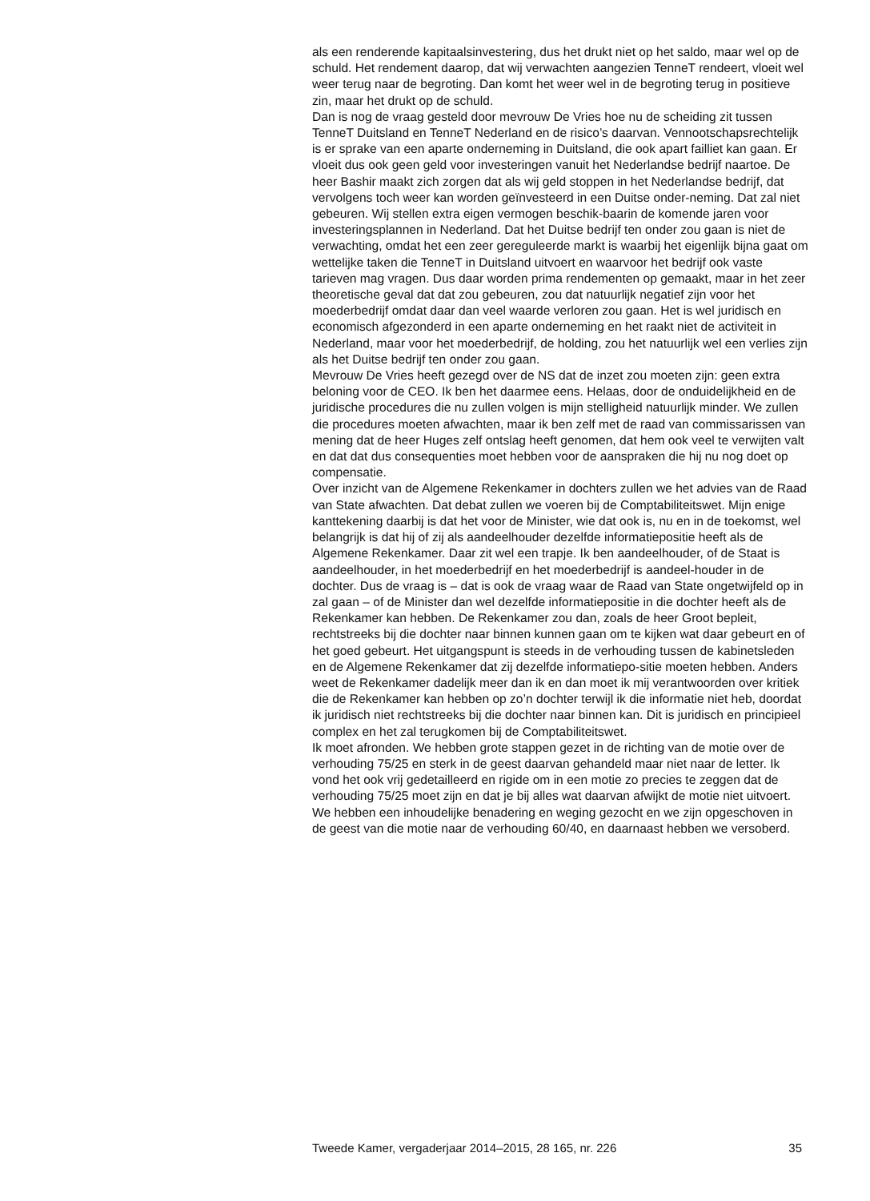als een renderende kapitaalsinvestering, dus het drukt niet op het saldo, maar wel op de schuld. Het rendement daarop, dat wij verwachten aangezien TenneT rendeert, vloeit wel weer terug naar de begroting. Dan komt het weer wel in de begroting terug in positieve zin, maar het drukt op de schuld.
Dan is nog de vraag gesteld door mevrouw De Vries hoe nu de scheiding zit tussen TenneT Duitsland en TenneT Nederland en de risico’s daarvan. Vennootschapsrechtelijk is er sprake van een aparte onderneming in Duitsland, die ook apart failliet kan gaan. Er vloeit dus ook geen geld voor investeringen vanuit het Nederlandse bedrijf naartoe. De heer Bashir maakt zich zorgen dat als wij geld stoppen in het Nederlandse bedrijf, dat vervolgens toch weer kan worden geïnvesteerd in een Duitse onder-neming. Dat zal niet gebeuren. Wij stellen extra eigen vermogen beschik-baarin de komende jaren voor investeringsplannen in Nederland. Dat het Duitse bedrijf ten onder zou gaan is niet de verwachting, omdat het een zeer gereguleerde markt is waarbij het eigenlijk bijna gaat om wettelijke taken die TenneT in Duitsland uitvoert en waarvoor het bedrijf ook vaste tarieven mag vragen. Dus daar worden prima rendementen op gemaakt, maar in het zeer theoretische geval dat dat zou gebeuren, zou dat natuurlijk negatief zijn voor het moederbedrijf omdat daar dan veel waarde verloren zou gaan. Het is wel juridisch en economisch afgezonderd in een aparte onderneming en het raakt niet de activiteit in Nederland, maar voor het moederbedrijf, de holding, zou het natuurlijk wel een verlies zijn als het Duitse bedrijf ten onder zou gaan.
Mevrouw De Vries heeft gezegd over de NS dat de inzet zou moeten zijn: geen extra beloning voor de CEO. Ik ben het daarmee eens. Helaas, door de onduidelijkheid en de juridische procedures die nu zullen volgen is mijn stelligheid natuurlijk minder. We zullen die procedures moeten afwachten, maar ik ben zelf met de raad van commissarissen van mening dat de heer Huges zelf ontslag heeft genomen, dat hem ook veel te verwijten valt en dat dat dus consequenties moet hebben voor de aanspraken die hij nu nog doet op compensatie.
Over inzicht van de Algemene Rekenkamer in dochters zullen we het advies van de Raad van State afwachten. Dat debat zullen we voeren bij de Comptabiliteitswet. Mijn enige kanttekening daarbij is dat het voor de Minister, wie dat ook is, nu en in de toekomst, wel belangrijk is dat hij of zij als aandeelhouder dezelfde informatiepositie heeft als de Algemene Rekenkamer. Daar zit wel een trapje. Ik ben aandeelhouder, of de Staat is aandeelhouder, in het moederbedrijf en het moederbedrijf is aandeel-houder in de dochter. Dus de vraag is – dat is ook de vraag waar de Raad van State ongetwijfeld op in zal gaan – of de Minister dan wel dezelfde informatiepositie in die dochter heeft als de Rekenkamer kan hebben. De Rekenkamer zou dan, zoals de heer Groot bepleit, rechtstreeks bij die dochter naar binnen kunnen gaan om te kijken wat daar gebeurt en of het goed gebeurt. Het uitgangspunt is steeds in de verhouding tussen de kabinetsleden en de Algemene Rekenkamer dat zij dezelfde informatiepo-sitie moeten hebben. Anders weet de Rekenkamer dadelijk meer dan ik en dan moet ik mij verantwoorden over kritiek die de Rekenkamer kan hebben op zo’n dochter terwijl ik die informatie niet heb, doordat ik juridisch niet rechtstreeks bij die dochter naar binnen kan. Dit is juridisch en principieel complex en het zal terugkomen bij de Comptabiliteitswet.
Ik moet afronden. We hebben grote stappen gezet in de richting van de motie over de verhouding 75/25 en sterk in de geest daarvan gehandeld maar niet naar de letter. Ik vond het ook vrij gedetailleerd en rigide om in een motie zo precies te zeggen dat de verhouding 75/25 moet zijn en dat je bij alles wat daarvan afwijkt de motie niet uitvoert. We hebben een inhoudelijke benadering en weging gezocht en we zijn opgeschoven in de geest van die motie naar de verhouding 60/40, en daarnaast hebben we versoberd.
Tweede Kamer, vergaderjaar 2014–2015, 28 165, nr. 226 35